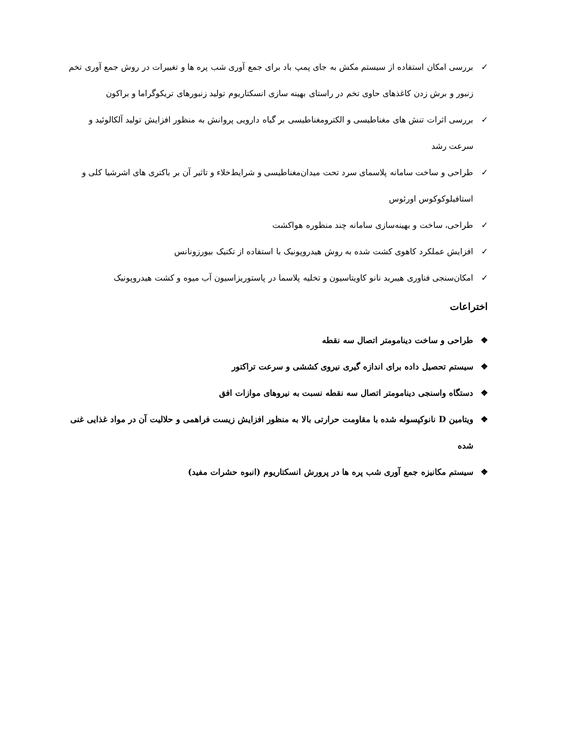✓ بررسی امکان استفاده از سیستم مکش به جای پمپ باد برای جمع آوری شب پره ها و تغییرات در روش جمع آوری تخم زنبور و برش زدن کاغذهای حاوی تخم در راستای بهینه سازی انسکتاریوم تولید زنبورهای تریکوگراما و براکون
✓ بررسی اثرات تنش های مغناطیسی و الکترومغناطیسی بر گیاه دارویی پروانش به منظور افزایش تولید آلکالوئید و سرعت رشد
✓ طراحی و ساخت سامانه پلاسمای سرد تحت میدان‌مغناطیسی و شرایط‌خلاء و تاثیر آن بر باکتری های اشرشیا کلی و استافیلوکوکوس اورئوس
✓ طراحی، ساخت و بهینه‌سازی سامانه چند منظوره هواکشت
✓ افزایش عملکرد کاهوی کشت شده به روش هیدروپونیک با استفاده از تکنیک بیورزونانس
✓ امکان‌سنجی فناوری هیبرید نانو کاویتاسیون و تخلیه پلاسما در پاستوریزاسیون آب میوه و کشت هیدروپونیک
اختراعات
❖ طراحی و ساخت دینامومتر اتصال سه نقطه
❖ سیستم تحصیل داده برای اندازه گیری نیروی کششی و سرعت تراکتور
❖ دستگاه واسنجی دینامومتر اتصال سه نقطه نسبت به نیروهای موازات افق
❖ ویتامین D نانوکپسوله شده با مقاومت حرارتی بالا به منظور افزایش زیست فراهمی و حلالیت آن در مواد غذایی غنی شده
❖ سیستم مکانیزه جمع آوری شب پره ها در پرورش انسکتاریوم (انبوه حشرات مفید)